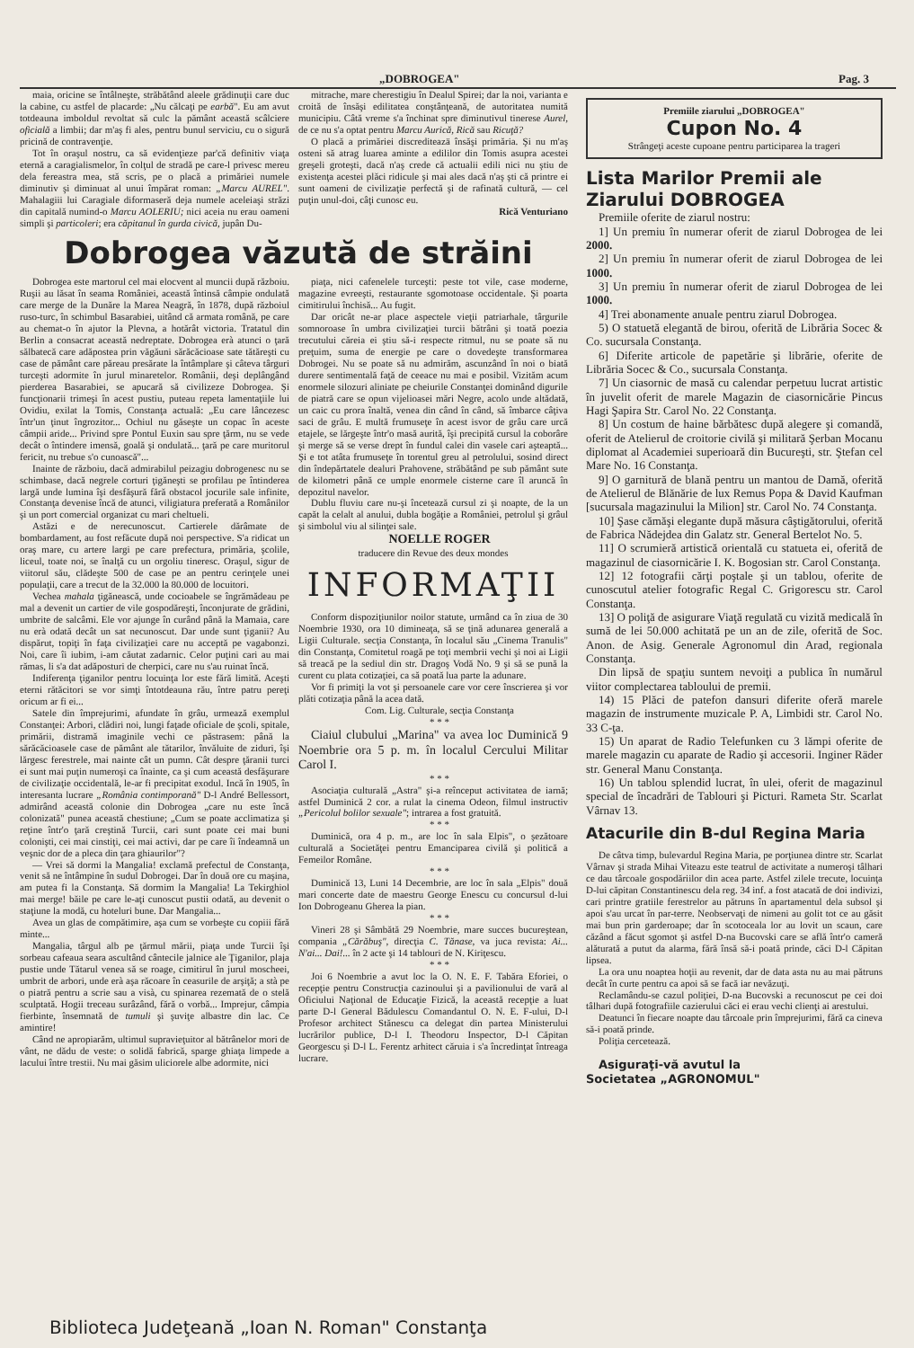„DOBROGEA" Pag. 3
maia, oricine se întâlneşte, străbătând aleele grădinuţii care duc la cabine, cu astfel de placarde: „Nu călcaţi pe earbă". Eu am avut totdeauna imboldul revoltat să culc la pământ această scâlciere oficială a limbii; dar m'aş fi ales, pentru bunul serviciu, cu o sigură pricină de contravenţie.
Tot în oraşul nostru, ca să evidenţieze par'că definitiv viaţa eternă a caragialismelor, în colţul de stradă pe care-l privesc mereu dela fereastra mea, stă scris, pe o placă a primăriei numele diminutiv şi diminuat al unui împărat roman: „Marcu AUREL". Mahalagiii lui Caragiale diformaseră deja numele aceleiaşi străzi din capitală numind-o Marcu AOLERIU; nici aceia nu erau oameni simpli şi particoleri; era căpitanul în gurda civică, jupân Du-
mitrache, mare cherestigiu în Dealul Spirei; dar la noi, varianta e croită de însăşi edilitatea conştânţeană, de autoritatea numită municipiu. Câtă vreme s'a închinat spre diminutivul tinerese Aurel, de ce nu s'a optat pentru Marcu Aurică, Rică sau Ricuţă?
O placă a primăriei discrediteazä însăşi primăria. Şi nu m'aş osteni să atrag luarea aminte a edililor din Tomis asupra acestei greşeli groteşti, dacă n'aş crede că actualii edili nici nu ştiu de existenţa acestei plăci ridicule şi mai ales dacă n'aş şti că printre ei sunt oameni de civilizaţie perfectă şi de rafinată cultură, — cel puţin unul-doi, câţi cunosc eu.
Rică Venturiano
Dobrogea văzută de străini
Dobrogea este martorul cel mai elocvent al muncii după războiu. Ruşii au lăsat în seama României, această întinsă câmpie ondulată care merge de la Dunăre la Marea Neagră, în 1878, după războiul ruso-turc, în schimbul Basarabiei, uitând că armata română, pe care au chemat-o în ajutor la Plevna, a hotărât victoria. Tratatul din Berlin a consacrat această nedreptate. Dobrogea erà atunci o ţară sălbatecă care adăpostea prin văgăuni sărăcăcioase sate tătăreşti cu case de pământ care păreau presărate la întâmplare şi câteva târguri turceşti adormite în jurul minaretelor. Românii, deşi deplângând pierderea Basarabiei, se apucară să civilizeze Dobrogea. Şi funcţionarii trimeşi în acest pustiu, puteau repeta lamentaţiile lui Ovidiu, exilat la Tomis, Constanţa actuală: „Eu care lâncezesc într'un ţinut îngrozitor... Ochiul nu găseşte un copac în aceste câmpii aride... Privind spre Pontul Euxin sau spre ţărm, nu se vede decât o întindere imensă, goală şi ondulată... ţară pe care muritorul fericit, nu trebue s'o cunoască"...
Inainte de războiu, dacă admirabilul peizagiu dobrogenesc nu se schimbase, dacă negrele corturi ţigăneşti se profilau pe întinderea largă unde lumina îşi desfăşură fără obstacol jocurile sale infinite, Constanţa devenise încă de atunci, viligiatura preferată a Românilor şi un port comercial organizat cu mari cheltueli.
Astăzi e de nerecunoscut. Cartierele dărâmate de bombardament, au fost refăcute după noi perspective. S'a ridicat un oraş mare, cu artere largi pe care prefectura, primăria, şcolile, liceul, toate noi, se înalţă cu un orgoliu tineresc. Oraşul, sigur de viitorul său, clădeşte 500 de case pe an pentru cerinţele unei populaţii, care a trecut de la 32.000 la 80.000 de locuitori.
Vechea mahala ţigănească, unde cocioabele se îngrămădeau pe mal a devenit un cartier de vile gospodăreşti, înconjurate de grădini, umbrite de salcâmi. Ele vor ajunge în curând până la Mamaia, care nu erà odată decât un sat necunoscut. Dar unde sunt ţiganii? Au dispărut, topiţi în faţa civilizaţiei care nu acceptă pe vagabonzi. Noi, care îi iubim, i-am căutat zadarnic. Celor puţini cari au mai rămas, li s'a dat adăposturi de cherpici, care nu s'au ruinat încă.
Indiferenţa ţiganilor pentru locuinţa lor este fără limită. Aceşti eterni rătăcitori se vor simţi întotdeauna rău, între patru pereţi oricum ar fi ei...
Satele din împrejurimi, afundate în grâu, urmează exemplul Constanţei: Arbori, clădiri noi, lungi faţade oficiale de şcoli, spitale, primării, distramă imaginile vechi ce păstrasem: până la sărăcăcioasele case de pământ ale tătarilor, învăluite de ziduri, îşi lărgesc ferestrele, mai nainte cât un pumn. Cât despre ţăranii turci ei sunt mai puţin numeroşi ca înainte, ca şi cum această desfăşurare de civilizaţie occidentală, le-ar fi precipitat exodul. Incă în 1905, în interesanta lucrare „România contimporană" D-l André Bellessort, admirând această colonie din Dobrogea „care nu este încă colonizată" punea această chestiune; „Cum se poate acclimatiza şi reţine într'o ţară creştină Turcii, cari sunt poate cei mai buni colonişti, cei mai cinstiţi, cei mai activi, dar pe care îi îndeamnă un veşnic dor de a pleca din ţara ghiaurilor"?
— Vrei să dormi la Mangalia! exclamă prefectul de Constanţa, venit să ne întâmpine în sudul Dobrogei. Dar în două ore cu maşina, am putea fi la Constanţa. Să dormim la Mangalia! La Tekirghiol mai merge! băile pe care le-aţi cunoscut pustii odată, au devenit o staţiune la modă, cu hoteluri bune. Dar Mangalia...
Avea un glas de compătimire, aşa cum se vorbeşte cu copiii fără minte...
Mangalia, târgul alb pe ţărmul mării, piaţa unde Turcii îşi sorbeau cafeaua seara ascultând cântecile jalnice ale Ţiganilor, plaja pustie unde Tătarul venea să se roage, cimitirul în jurul moscheei, umbrit de arbori, unde erà aşa răcoare în ceasurile de arşiţă; a stà pe o piatră pentru a scrie sau a visà, cu spinarea rezemată de o stelă sculptată. Hogii treceau surâzând, fără o vorbă... Imprejur, câmpia fierbinte, însemnată de tumuli şi şuviţe albastre din lac. Ce amintire!
Când ne apropiarăm, ultimul supravieţuitor al bătrânelor mori de vânt, ne dădu de veste: o solidă fabrică, sparge ghiaţa limpede a lacului între trestii. Nu mai găsim uliciorele albe adormite, nici
piaţa, nici cafenelele turceşti: peste tot vile, case moderne, magazine evreeşti, restaurante sgomotoase occidentale. Şi poarta cimitirului închisă... Au fugit.
Dar oricât ne-ar place aspectele vieţii patriarhale, târgurile somnoroase în umbra civilizaţiei turcii bătrâni şi toată poezia trecutului căreia ei ştiu să-i respecte ritmul, nu se poate să nu preţuim, suma de energie pe care o dovedeşte transformarea Dobrogei. Nu se poate să nu admirăm, ascunzând în noi o biată durere sentimentală faţă de ceeace nu mai e posibil. Vizităm acum enormele silozuri aliniate pe cheiurile Constanţei dominând digurile de piatră care se opun vijelioasei mări Negre, acolo unde altădată, un caic cu prora înaltă, venea din când în când, să îmbarce câţiva saci de grâu. E multă frumuseţe în acest isvor de grâu care urcă etajele, se lărgeşte într'o masă aurită, îşi precipită cursul la coborâre şi merge să se verse drept în fundul calei din vasele cari aşteaptă... Şi e tot atâta frumuseţe în torentul greu al petrolului, sosind direct din îndepărtatele dealuri Prahovene, străbătând pe sub pământ sute de kilometri până ce umple enormele cisterne care îl aruncă în depozitul navelor.
Dublu fluviu care nu-şi încetează cursul zi şi noapte, de la un capăt la celalt al anului, dubla bogăţie a României, petrolul şi grâul şi simbolul viu al silinţei sale.
NOELLE ROGER
traducere din Revue des deux mondes
INFORMAŢII
Conform dispoziţiunilor noilor statute, urmând ca în ziua de 30 Noembrie 1930, ora 10 dimineaţa, să se ţină adunarea generală a Ligii Culturale. secţia Constanţa, în localul său „Cinema Tranulis" din Constanţa, Comitetul roagă pe toţi membrii vechi şi noi ai Ligii să treacă pe la sediul din str. Dragoş Vodă No. 9 şi să se pună la curent cu plata cotizaţiei, ca să poată lua parte la adunare.
Vor fi primiţi la vot şi persoanele care vor cere înscrierea şi vor plăti cotizaţia până la acea dată.
Com. Lig. Culturale, secţia Constanţa
* * *
Ciaiul clubului „Marina" va avea loc Duminică 9 Noembrie ora 5 p. m. în localul Cercului Militar Carol I.
* * *
Asociaţia culturală „Astra" şi-a reînceput activitatea de iarnă; astfel Duminică 2 cor. a rulat la cinema Odeon, filmul instructiv „Pericolul bolilor sexuale"; intrarea a fost gratuită.
* * *
Duminică, ora 4 p. m., are loc în sala Elpis", o şezătoare culturală a Societăţei pentru Emanciparea civilă şi politică a Femeilor Române.
* * *
Duminică 13, Luni 14 Decembrie, are loc în sala „Elpis" două mari concerte date de maestru George Enescu cu concursul d-lui Ion Dobrogeanu Gherea la pian.
* * *
Vineri 28 şi Sâmbătă 29 Noembrie, mare succes bucureştean, compania „Cărăbuş", direcţia C. Tănase, va juca revista: Ai... N'ai... Dai!... în 2 acte şi 14 tablouri de N. Kiriţescu.
* * *
Joi 6 Noembrie a avut loc la O. N. E. F. Tabăra Eforiei, o recepţie pentru Construcţia cazinoului şi a pavilionului de vară al Oficiului Naţional de Educaţie Fizică, la această recepţie a luat parte D-l General Bădulescu Comandantul O. N. E. F-ului, D-l Profesor architect Stănescu ca delegat din partea Ministerului lucrărilor publice, D-l I. Theodoru Inspector, D-l Căpitan Georgescu şi D-l L. Ferentz arhitect căruia i s'a încredinţat întreaga lucrare.
Premiile ziarului „DOBROGEA"
Cupon No. 4
Strângeţi aceste cupoane pentru participarea la trageri
Lista Marilor Premii ale Ziarului DOBROGEA
Premiile oferite de ziarul nostru:
1] Un premiu în numerar oferit de ziarul Dobrogea de lei 2000.
2] Un premiu în numerar oferit de ziarul Dobrogea de lei 1000.
3] Un premiu în numerar oferit de ziarul Dobrogea de lei 1000.
4] Trei abonamente anuale pentru ziarul Dobrogea.
5) O statuetă elegantă de birou, oferită de Librăria Socec & Co. sucursala Constanţa.
6] Diferite articole de papetărie şi librărie, oferite de Librăria Socec & Co., sucursala Constanţa.
7] Un ciasornic de masă cu calendar perpetuu lucrat artistic în juvelit oferit de marele Magazin de ciasornicărie Pincus Hagi Şapira Str. Carol No. 22 Constanţa.
8] Un costum de haine bărbătesc după alegere şi comandă, oferit de Atelierul de croitorie civilă şi militară Şerban Mocanu diplomat al Academiei superioară din Bucureşti, str. Ştefan cel Mare No. 16 Constanţa.
9] O garnitură de blană pentru un mantou de Damă, oferită de Atelierul de Blănărie de lux Remus Popa & David Kaufman [sucursala magazinului la Milion] str. Carol No. 74 Constanţa.
10] Şase cămăşi elegante după măsura câştigătorului, oferită de Fabrica Nădejdea din Galatz str. General Bertelot No. 5.
11] O scrumieră artistică orientală cu statueta ei, oferită de magazinul de ciasornicărie I. K. Bogosian str. Carol Constanţa.
12] 12 fotografii cărţi poştale şi un tablou, oferite de cunoscutul atelier fotografic Regal C. Grigorescu str. Carol Constanţa.
13] O poliţă de asigurare Viaţă regulată cu vizită medicală în sumă de lei 50.000 achitată pe un an de zile, oferită de Soc. Anon. de Asig. Generale Agronomul din Arad, regionala Constanţa.
Din lipsă de spaţiu suntem nevoiţi a publica în numărul viitor complectarea tabloului de premii.
14) 15 Plăci de patefon dansuri diferite oferă marele magazin de instrumente muzicale P. A, Limbidi str. Carol No. 33 C-ţa.
15) Un aparat de Radio Telefunken cu 3 lămpi oferite de marele magazin cu aparate de Radio şi accesorii. Inginer Räder str. General Manu Constanţa.
16) Un tablou splendid lucrat, în ulei, oferit de magazinul special de încadrări de Tablouri şi Picturi. Rameta Str. Scarlat Vârnav 13.
Atacurile din B-dul Regina Maria
De câtva timp, bulevardul Regina Maria, pe porţiunea dintre str. Scarlat Vârnav şi strada Mihai Viteazu este teatrul de activitate a numeroşi tâlhari ce dau târcoale gospodăriilor din acea parte. Astfel zilele trecute, locuinţa D-lui căpitan Constantinescu dela reg. 34 inf. a fost atacată de doi indivizi, cari printre gratiile ferestrelor au pătruns în apartamentul dela subsol şi apoi s'au urcat în par-terre. Neobservaţi de nimeni au golit tot ce au găsit mai bun prin garderoape; dar în scotoceala lor au lovit un scaun, care căzând a făcut sgomot şi astfel D-na Bucovski care se află într'o cameră alăturată a putut da alarma, fără însă să-i poată prinde, căci D-l Căpitan lipsea.
La ora unu noaptea hoţii au revenit, dar de data asta nu au mai pătruns decât în curte pentru ca apoi să se facă iar nevăzuţi.
Reclamându-se cazul poliţiei, D-na Bucovski a recunoscut pe cei doi tâlhari după fotografiile cazierului căci ei erau vechi clienţi ai arestului.
Deatunci în fiecare noapte dau târcoale prin împrejurimi, fără ca cineva să-i poată prinde.
Poliţia cercetează.
Asiguraţi-vă avutul la
Societatea „AGRONOMUL"
Biblioteca Judeţeană „Ioan N. Roman" Constanţa